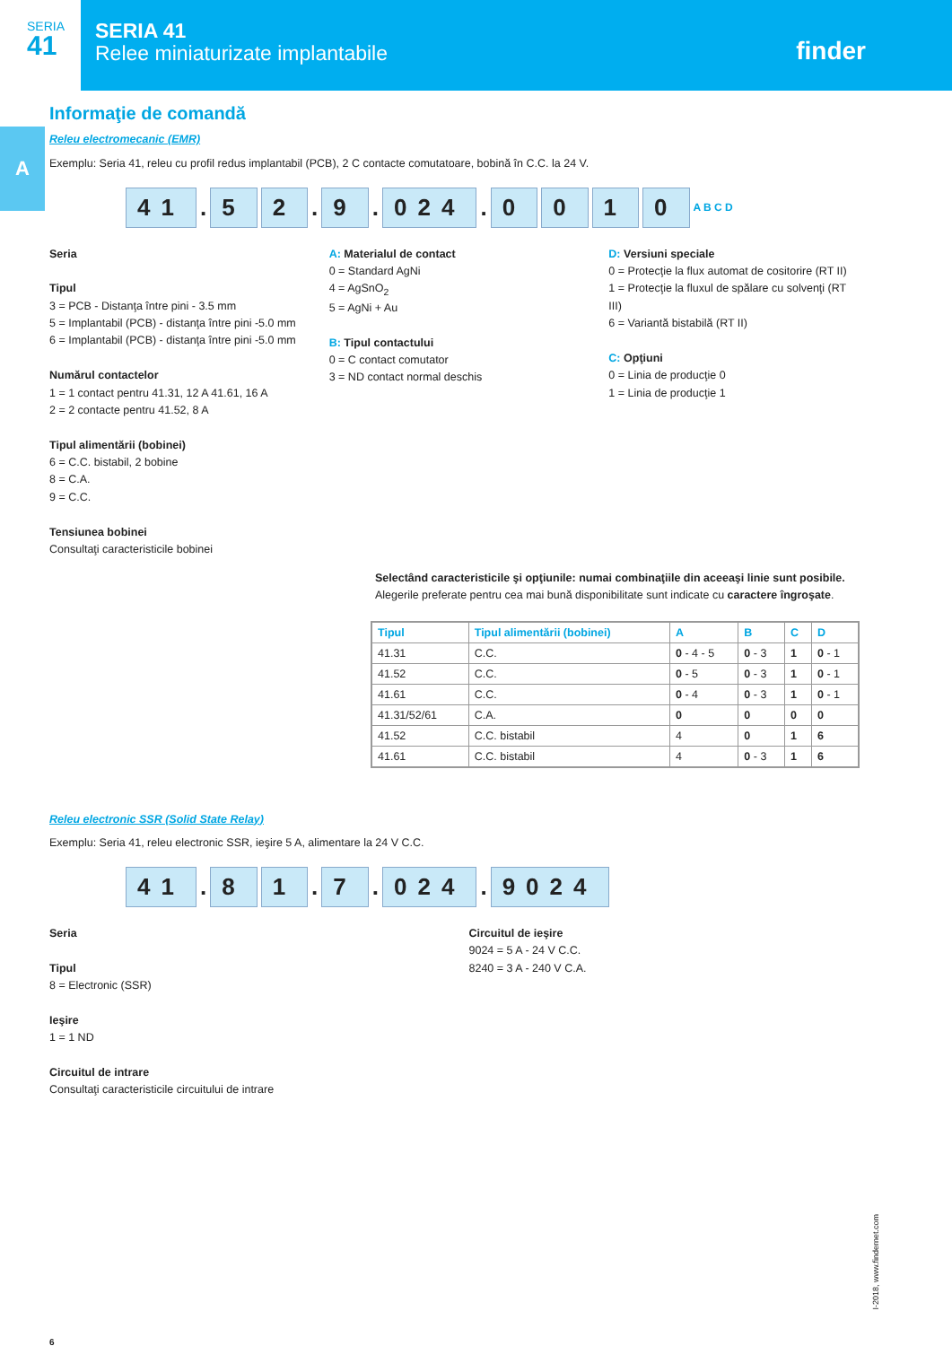SERIA
41
SERIA 41
Relee miniaturizate implantabile
finder
A
Informaţie de comandă
Releu electromecanic (EMR)
Exemplu: Seria 41, releu cu profil redus implantabil (PCB), 2 C contacte comutatoare, bobină în C.C. la 24 V.
41. 5 2. 9. 024. 0010 A B C D
Seria
Tipul
3 = PCB - Distanţa între pini - 3.5 mm
5 = Implantabil (PCB) - distanţa între pini -5.0 mm
6 = Implantabil (PCB) - distanţa între pini -5.0 mm
Numărul contactelor
1 = 1 contact pentru 41.31, 12 A 41.61, 16 A
2 = 2 contacte pentru 41.52, 8 A
Tipul alimentării (bobinei)
6 = C.C. bistabil, 2 bobine
8 = C.A.
9 = C.C.
Tensiunea bobinei
Consultaţi caracteristicile bobinei
A: Materialul de contact
0 = Standard AgNi
4 = AgSnO<sub>2</sub>
5 = AgNi + Au
B: Tipul contactului
0 = C contact comutator
3 = ND contact normal deschis
D: Versiuni speciale
0 = Protecţie la flux automat de cositorire (RT II)
1 = Protecţie la fluxul de spălare cu solvenţi (RT III)
6 = Variantă bistabilă (RT II)
C: Opţiuni
0 = Linia de producţie 0
1 = Linia de producţie 1
Selectând caracteristicile şi opţiunile: numai combinaţiile din aceeaşi linie sunt posibile.
Alegerile preferate pentru cea mai bună disponibilitate sunt indicate cu caractere îngroşate.
| Tipul | Tipul alimentării (bobinei) | A | B | C | D |
| --- | --- | --- | --- | --- | --- |
| 41.31 | C.C. | 0 - 4 - 5 | 0 - 3 | 1 | 0 - 1 |
| 41.52 | C.C. | 0 - 5 | 0 - 3 | 1 | 0 - 1 |
| 41.61 | C.C. | 0 - 4 | 0 - 3 | 1 | 0 - 1 |
| 41.31/52/61 | C.A. | 0 | 0 | 0 | 0 |
| 41.52 | C.C. bistabil | 4 | 0 | 1 | 6 |
| 41.61 | C.C. bistabil | 4 | 0 - 3 | 1 | 6 |
Releu electronic SSR (Solid State Relay)
Exemplu: Seria 41, releu electronic SSR, ieşire 5 A, alimentare la 24 V C.C.
41. 8 1. 7. 024. 9024
Seria
Tipul
8 = Electronic (SSR)
Ieşire
1 = 1 ND
Circuitul de intrare
Consultaţi caracteristicile circuitului de intrare
Circuitul de ieşire
9024 = 5 A - 24 V C.C.
8240 = 3 A - 240 V C.A.
6
I-2018, www.findernet.com